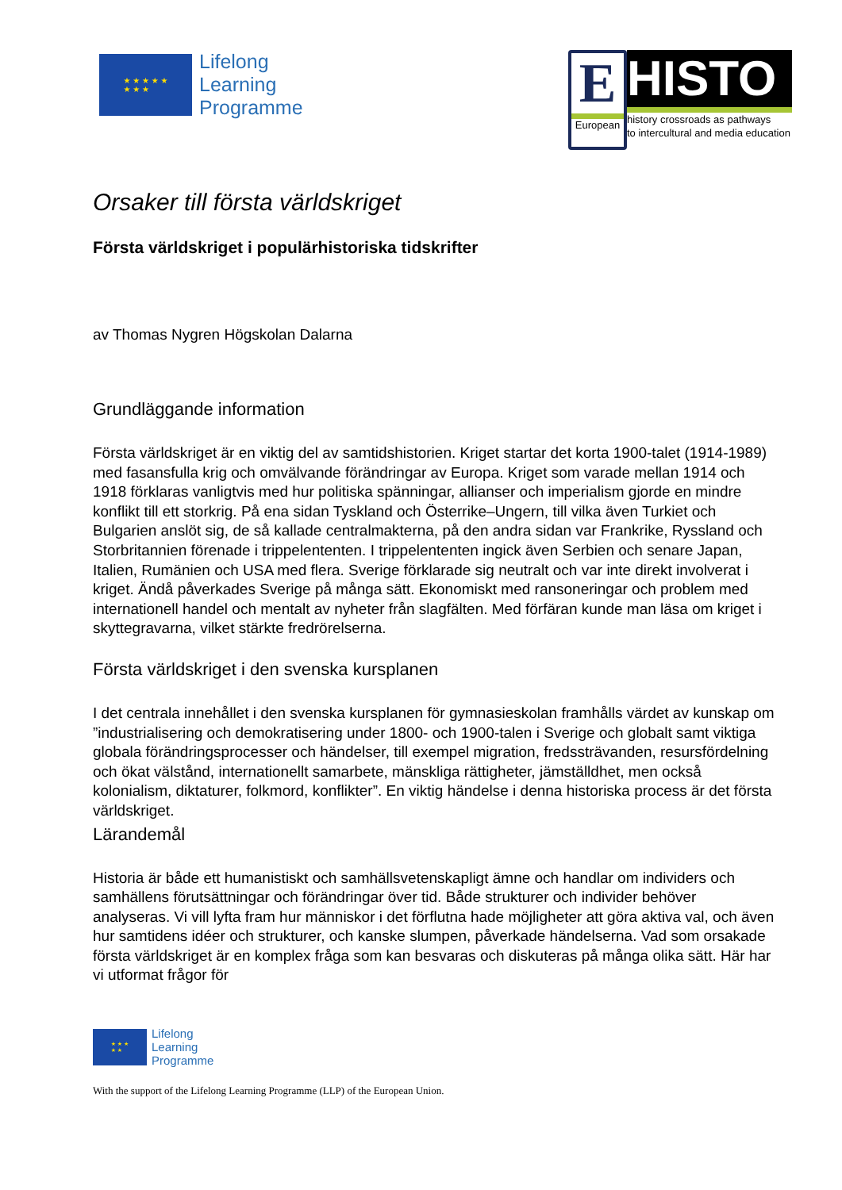★ ★ ★ ★ ★
★ ★ ★
Lifelong
Learning
Programme
E
European
HISTO
history crossroads as pathways
to intercultural and media education
Orsaker till första världskriget
Första världskriget i populärhistoriska tidskrifter
av Thomas Nygren Högskolan Dalarna
Grundläggande information
Första världskriget är en viktig del av samtidshistorien. Kriget startar det korta 1900-talet (1914-1989) med fasansfulla krig och omvälvande förändringar av Europa. Kriget som varade mellan 1914 och 1918 förklaras vanligtvis med hur politiska spänningar, allianser och imperialism gjorde en mindre konflikt till ett storkrig. På ena sidan Tyskland och Österrike–Ungern, till vilka även Turkiet och Bulgarien anslöt sig, de så kallade centralmakterna, på den andra sidan var Frankrike, Ryssland och Storbritannien förenade i trippelententen. I trippelententen ingick även Serbien och senare Japan, Italien, Rumänien och USA med flera. Sverige förklarade sig neutralt och var inte direkt involverat i kriget. Ändå påverkades Sverige på många sätt. Ekonomiskt med ransoneringar och problem med internationell handel och mentalt av nyheter från slagfälten. Med förfäran kunde man läsa om kriget i skyttegravarna, vilket stärkte fredrörelserna.
Första världskriget i den svenska kursplanen
I det centrala innehållet i den svenska kursplanen för gymnasieskolan framhålls värdet av kunskap om ”industrialisering och demokratisering under 1800- och 1900-talen i Sverige och globalt samt viktiga globala förändringsprocesser och händelser, till exempel migration, fredssträvanden, resursfördelning och ökat välstånd, internationellt samarbete, mänskliga rättigheter, jämställdhet, men också kolonialism, diktaturer, folkmord, konflikter”. En viktig händelse i denna historiska process är det första världskriget.
Lärandemål
Historia är både ett humanistiskt och samhällsvetenskapligt ämne och handlar om individers och samhällens förutsättningar och förändringar över tid. Både strukturer och individer behöver analyseras. Vi vill lyfta fram hur människor i det förflutna hade möjligheter att göra aktiva val, och även hur samtidens idéer och strukturer, och kanske slumpen, påverkade händelserna. Vad som orsakade första världskriget är en komplex fråga som kan besvaras och diskuteras på många olika sätt. Här har vi utformat frågor för
★ ★ ★
★ ★
Lifelong
Learning
Programme
With the support of the Lifelong Learning Programme (LLP) of the European Union.